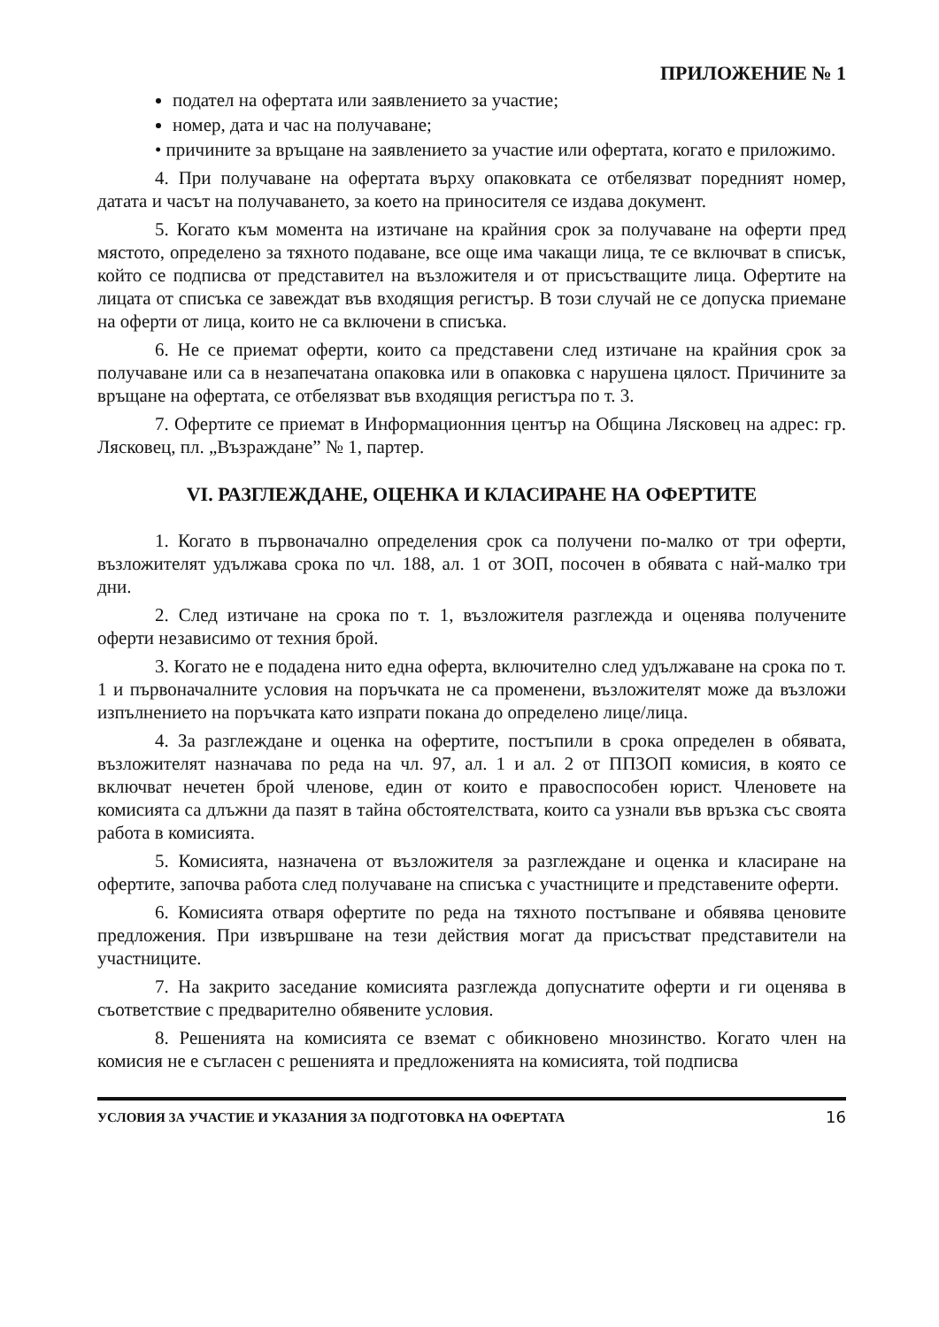ПРИЛОЖЕНИЕ № 1
подател на офертата или заявлението за участие;
номер, дата и час на получаване;
• причините за връщане на заявлението за участие или офертата, когато е приложимо.
4. При получаване на офертата върху опаковката се отбелязват поредният номер, датата и часът на получаването, за което на приносителя се издава документ.
5. Когато към момента на изтичане на крайния срок за получаване на оферти пред мястото, определено за тяхното подаване, все още има чакащи лица, те се включват в списък, който се подписва от представител на възложителя и от присъстващите лица. Офертите на лицата от списъка се завеждат във входящия регистър. В този случай не се допуска приемане на оферти от лица, които не са включени в списъка.
6. Не се приемат оферти, които са представени след изтичане на крайния срок за получаване или са в незапечатана опаковка или в опаковка с нарушена цялост. Причините за връщане на офертата, се отбелязват във входящия регистъра по т. 3.
7. Офертите се приемат в Информационния център на Община Лясковец на адрес: гр. Лясковец, пл. „Възраждане” № 1, партер.
VI. РАЗГЛЕЖДАНЕ, ОЦЕНКА И КЛАСИРАНЕ НА ОФЕРТИТЕ
1. Когато в първоначално определения срок са получени по-малко от три оферти, възложителят удължава срока по чл. 188, ал. 1 от ЗОП, посочен в обявата с най-малко три дни.
2. След изтичане на срока по т. 1, възложителя разглежда и оценява получените оферти независимо от техния брой.
3. Когато не е подадена нито една оферта, включително след удължаване на срока по т. 1 и първоначалните условия на поръчката не са променени, възложителят може да възложи изпълнението на поръчката като изпрати покана до определено лице/лица.
4. За разглеждане и оценка на офертите, постъпили в срока определен в обявата, възложителят назначава по реда на чл. 97, ал. 1 и ал. 2 от ППЗОП комисия, в която се включват нечетен брой членове, един от които е правоспособен юрист. Членовете на комисията са длъжни да пазят в тайна обстоятелствата, които са узнали във връзка със своята работа в комисията.
5. Комисията, назначена от възложителя за разглеждане и оценка и класиране на офертите, започва работа след получаване на списъка с участниците и представените оферти.
6. Комисията отваря офертите по реда на тяхното постъпване и обявява ценовите предложения. При извършване на тези действия могат да присъстват представители на участниците.
7. На закрито заседание комисията разглежда допуснатите оферти и ги оценява в съответствие с предварително обявените условия.
8. Решенията на комисията се вземат с обикновено мнозинство. Когато член на комисия не е съгласен с решенията и предложенията на комисията, той подписва
УСЛОВИЯ ЗА УЧАСТИЕ И УКАЗАНИЯ ЗА ПОДГОТОВКА НА ОФЕРТАТА 16